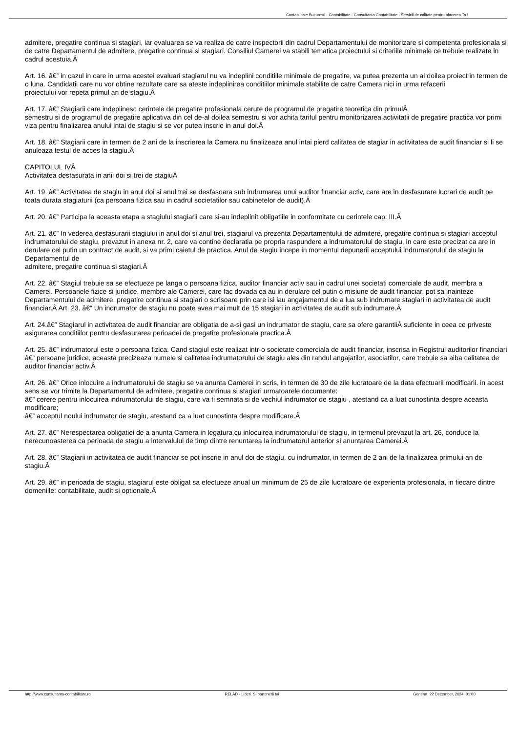Contabilitate Bucuresti - Contabilitate - Consultanta Contabilitate - Servicii de calitate pentru afacerea Ta !
admitere, pregatire continua si stagiari, iar evaluarea se va realiza de catre inspectorii din cadrul Departamentului de monitorizare si competenta profesionala si de catre Departamentul de admitere, pregatire continua si stagiari. Consiliul Camerei va stabili tematica proiectului si criteriile minimale ce trebuie realizate in cadrul acestuia.Â
Art. 16. â€” in cazul in care in urma acestei evaluari stagiarul nu va indeplini conditiile minimale de pregatire, va putea prezenta un al doilea proiect in termen de o luna. Candidatii care nu vor obtine rezultate care sa ateste indeplinirea conditiilor minimale stabilite de catre Camera nici in urma refacerii
proiectului vor repeta primul an de stagiu.Â
Art. 17. â€” Stagiarii care indeplinesc cerintele de pregatire profesionala cerute de programul de pregatire teoretica din primulÂ
semestru si de programul de pregatire aplicativa din cel de-al doilea semestru si vor achita tariful pentru monitorizarea activitatii de pregatire practica vor primi viza pentru finalizarea anului intai de stagiu si se vor putea inscrie in anul doi.Â
Art. 18. â€” Stagiarii care in termen de 2 ani de la inscrierea la Camera nu finalizeaza anul intai pierd calitatea de stagiar in activitatea de audit financiar si li se anuleaza testul de acces la stagiu.Â
CAPITOLUL IVÂ
Activitatea desfasurata in anii doi si trei de stagiuÂ
Art. 19. â€” Activitatea de stagiu in anul doi si anul trei se desfasoara sub indrumarea unui auditor financiar activ, care are in desfasurare lucrari de audit pe toata durata stagiaturii (ca persoana fizica sau in cadrul societatilor sau cabinetelor de audit).Â
Art. 20. â€” Participa la aceasta etapa a stagiului stagiarii care si-au indeplinit obligatiile in conformitate cu cerintele cap. III.Â
Art. 21. â€” In vederea desfasurarii stagiului in anul doi si anul trei, stagiarul va prezenta Departamentului de admitere, pregatire continua si stagiari acceptul indrumatorului de stagiu, prevazut in anexa nr. 2, care va contine declaratia pe propria raspundere a indrumatorului de stagiu, in care este precizat ca are in derulare cel putin un contract de audit, si va primi caietul de practica. Anul de stagiu incepe in momentul depunerii acceptului indrumatorului de stagiu la Departamentul de
admitere, pregatire continua si stagiari.Â
Art. 22. â€” Stagiul trebuie sa se efectueze pe langa o persoana fizica, auditor financiar activ sau in cadrul unei societati comerciale de audit, membra a Camerei. Persoanele fizice si juridice, membre ale Camerei, care fac dovada ca au in derulare cel putin o misiune de audit financiar, pot sa inainteze
Departamentului de admitere, pregatire continua si stagiari o scrisoare prin care isi iau angajamentul de a lua sub indrumare stagiari in activitatea de audit financiar.Â Art. 23. â€” Un indrumator de stagiu nu poate avea mai mult de 15 stagiari in activitatea de audit sub indrumare.Â
Art. 24.â€” Stagiarul in activitatea de audit financiar are obligatia de a-si gasi un indrumator de stagiu, care sa ofere garantiiÂ suficiente in ceea ce priveste asigurarea conditiilor pentru desfasurarea perioadei de pregatire profesionala practica.Â
Art. 25. â€” indrumatorul este o persoana fizica. Cand stagiul este realizat intr-o societate comerciala de audit financiar, inscrisa in Registrul auditorilor financiari â€” persoane juridice, aceasta precizeaza numele si calitatea indrumatorului de stagiu ales din randul angajatilor, asociatilor, care trebuie sa aiba calitatea de auditor financiar activ.Â
Art. 26. â€” Orice inlocuire a indrumatorului de stagiu se va anunta Camerei in scris, in termen de 30 de zile lucratoare de la data efectuarii modificarii. in acest sens se vor trimite la Departamentul de admitere, pregatire continua si stagiari urmatoarele documente:
â€” cerere pentru inlocuirea indrumatorului de stagiu, care va fi semnata si de vechiul indrumator de stagiu , atestand ca a luat cunostinta despre aceasta modificare;
â€” acceptul noului indrumator de stagiu, atestand ca a luat cunostinta despre modificare.Â
Art. 27. â€” Nerespectarea obligatiei de a anunta Camera in legatura cu inlocuirea indrumatorului de stagiu, in termenul prevazut la art. 26, conduce la nerecunoasterea ca perioada de stagiu a intervalului de timp dintre renuntarea la indrumatorul anterior si anuntarea Camerei.Â
Art. 28. â€” Stagiarii in activitatea de audit financiar se pot inscrie in anul doi de stagiu, cu indrumator, in termen de 2 ani de la finalizarea primului an de stagiu.Â
Art. 29. â€” in perioada de stagiu, stagiarul este obligat sa efectueze anual un minimum de 25 de zile lucratoare de experienta profesionala, in fiecare dintre domeniile: contabilitate, audit si optionale.Â
http://www.consultanta-contabilitate.ro RELAD - Lideri. Si partenerii tai Generat: 22 December, 2024, 01:00